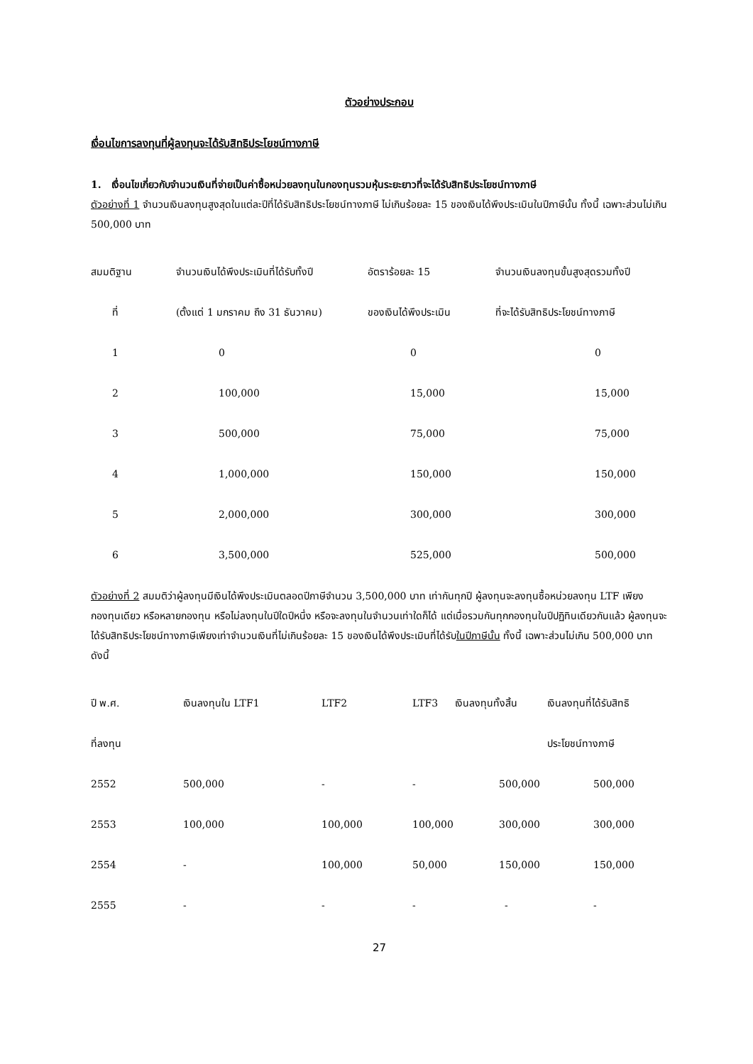ตัวอย่างประกอบ
เงื่อนไขการลงทุนที่ผู้ลงทุนจะได้รับสิทธิประโยชน์ทางภาษี
1. เงื่อนไขเกี่ยวกับจำนวนเงินที่จ่ายเป็นค่าซื้อหน่วยลงทุนในกองทุนรวมหุ้นระยะยาวที่จะได้รับสิทธิประโยชน์ทางภาษี
ตัวอย่างที่ 1 จำนวนเงินลงทุนสูงสุดในแต่ละปีที่ได้รับสิทธิประโยชน์ทางภาษี ไม่เกินร้อยละ 15 ของเงินได้พึงประเมินในปีภาษีนั้น ทั้งนี้ เฉพาะส่วนไม่เกิน 500,000 บาท
| สมมติฐาน | จำนวนเงินได้พึงประเมินที่ได้รับทั้งปี | อัตราร้อยละ 15 | จำนวนเงินลงทุนขั้นสูงสุดรวมทั้งปี |
| --- | --- | --- | --- |
| ที่ | (ตั้งแต่ 1 มกราคม ถึง 31 ธันวาคม) | ของเงินได้พึงประเมิน | ที่จะได้รับสิทธิประโยชน์ทางภาษี |
| 1 | 0 | 0 | 0 |
| 2 | 100,000 | 15,000 | 15,000 |
| 3 | 500,000 | 75,000 | 75,000 |
| 4 | 1,000,000 | 150,000 | 150,000 |
| 5 | 2,000,000 | 300,000 | 300,000 |
| 6 | 3,500,000 | 525,000 | 500,000 |
ตัวอย่างที่ 2 สมมติว่าผู้ลงทุนมีเงินได้พึงประเมินตลอดปีภาษีจำนวน 3,500,000 บาท เท่ากันทุกปี ผู้ลงทุนจะลงทุนซื้อหน่วยลงทุน LTF เพียงกองทุนเดียว หรือหลายกองทุน หรือไม่ลงทุนในปีใดปีหนึ่ง หรือจะลงทุนในจำนวนเท่าใดก็ได้ แต่เมื่อรวมกันทุกกองทุนในปีปฏิทินเดียวกันแล้ว ผู้ลงทุนจะได้รับสิทธิประโยชน์ทางภาษีเพียงเท่าจำนวนเงินที่ไม่เกินร้อยละ 15 ของเงินได้พึงประเมินที่ได้รับในปีภาษีนั้น ทั้งนี้ เฉพาะส่วนไม่เกิน 500,000 บาท ดังนี้
| ปี พ.ศ. | เงินลงทุนใน LTF1 | LTF2 | LTF3 | เงินลงทุนทั้งสิ้น | เงินลงทุนที่ได้รับสิทธิ |
| --- | --- | --- | --- | --- | --- |
| ที่ลงทุน | | | | | ประโยชน์ทางภาษี |
| 2552 | 500,000 | - | - | 500,000 | 500,000 |
| 2553 | 100,000 | 100,000 | 100,000 | 300,000 | 300,000 |
| 2554 | - | 100,000 | 50,000 | 150,000 | 150,000 |
| 2555 | - | - | - | - | - |
27